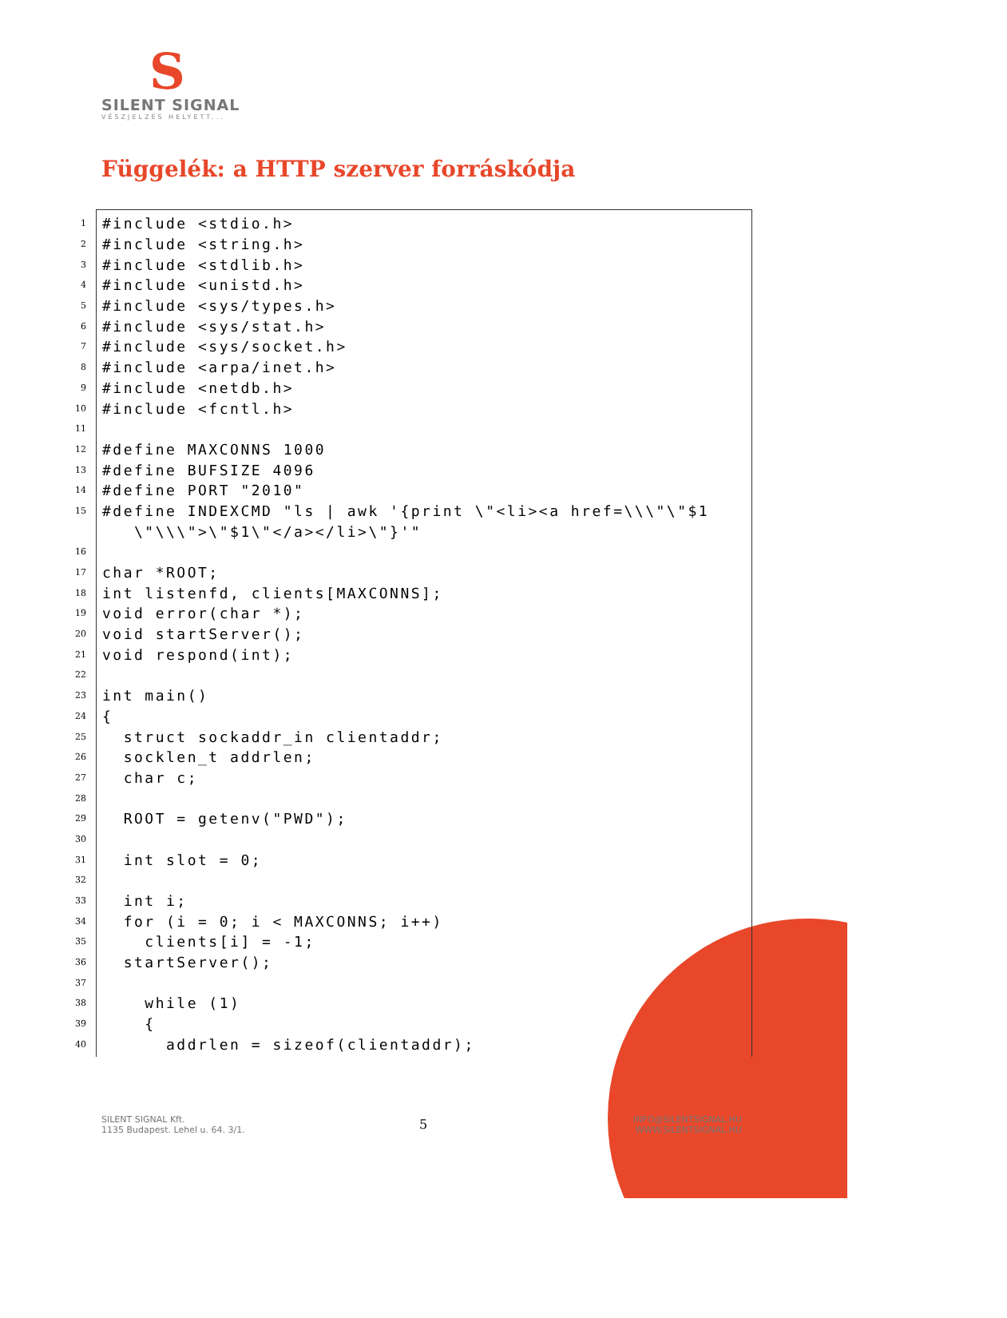S
SILENT SIGNAL
VÉSZJELZÉS HELYETT...
Függelék: a HTTP szerver forráskódja
1
#include <stdio.h>
2
#include <string.h>
3
#include <stdlib.h>
4
#include <unistd.h>
5
#include <sys/types.h>
6
#include <sys/stat.h>
7
#include <sys/socket.h>
8
#include <arpa/inet.h>
9
#include <netdb.h>
10
#include <fcntl.h>
11
 
12
#define MAXCONNS 1000
13
#define BUFSIZE 4096
14
#define PORT "2010"
15
#define INDEXCMD "ls | awk '{print \"<li><a href=\\\"\"$1
   \"\\\">\"$1\"</a></li>\"}'"
16
 
17
char *ROOT;
18
int listenfd, clients[MAXCONNS];
19
void error(char *);
20
void startServer();
21
void respond(int);
22
 
23
int main()
24
{
25
  struct sockaddr_in clientaddr;
26
  socklen_t addrlen;
27
  char c;
28
 
29
  ROOT = getenv("PWD");
30
 
31
  int slot = 0;
32
 
33
  int i;
34
  for (i = 0; i < MAXCONNS; i++)
35
    clients[i] = -1;
36
  startServer();
37
 
38
    while (1)
39
    {
40
      addrlen = sizeof(clientaddr);
SILENT SIGNAL Kft.
1135 Budapest. Lehel u. 64. 3/1.
5
INFO@SILENTSIGNAL.HU
WWW.SILENTSIGNAL.HU